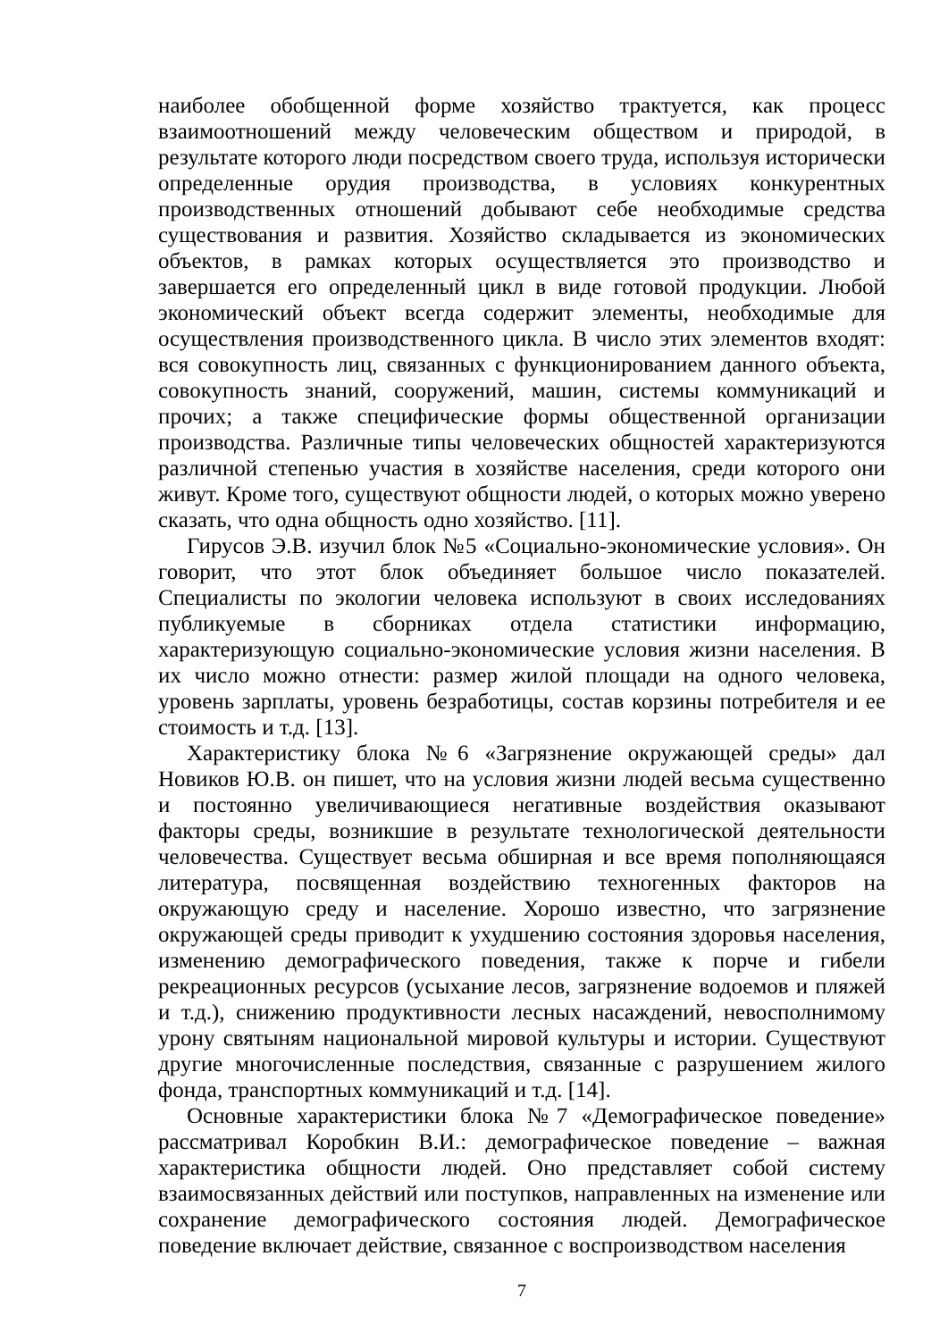наиболее обобщенной форме хозяйство трактуется, как процесс взаимоотношений между человеческим обществом и природой, в результате которого люди посредством своего труда, используя исторически определенные орудия производства, в условиях конкурентных производственных отношений добывают себе необходимые средства существования и развития. Хозяйство складывается из экономических объектов, в рамках которых осуществляется это производство и завершается его определенный цикл в виде готовой продукции. Любой экономический объект всегда содержит элементы, необходимые для осуществления производственного цикла. В число этих элементов входят: вся совокупность лиц, связанных с функционированием данного объекта, совокупность знаний, сооружений, машин, системы коммуникаций и прочих; а также специфические формы общественной организации производства. Различные типы человеческих общностей характеризуются различной степенью участия в хозяйстве населения, среди которого они живут. Кроме того, существуют общности людей, о которых можно уверено сказать, что одна общность одно хозяйство. [11].
Гирусов Э.В. изучил блок №5 «Социально-экономические условия». Он говорит, что этот блок объединяет большое число показателей. Специалисты по экологии человека используют в своих исследованиях публикуемые в сборниках отдела статистики информацию, характеризующую социально-экономические условия жизни населения. В их число можно отнести: размер жилой площади на одного человека, уровень зарплаты, уровень безработицы, состав корзины потребителя и ее стоимость и т.д. [13].
Характеристику блока №6 «Загрязнение окружающей среды» дал Новиков Ю.В. он пишет, что на условия жизни людей весьма существенно и постоянно увеличивающиеся негативные воздействия оказывают факторы среды, возникшие в результате технологической деятельности человечества. Существует весьма обширная и все время пополняющаяся литература, посвященная воздействию техногенных факторов на окружающую среду и население. Хорошо известно, что загрязнение окружающей среды приводит к ухудшению состояния здоровья населения, изменению демографического поведения, также к порче и гибели рекреационных ресурсов (усыхание лесов, загрязнение водоемов и пляжей и т.д.), снижению продуктивности лесных насаждений, невосполнимому урону святыням национальной мировой культуры и истории. Существуют другие многочисленные последствия, связанные с разрушением жилого фонда, транспортных коммуникаций и т.д. [14].
Основные характеристики блока №7 «Демографическое поведение» рассматривал Коробкин В.И.: демографическое поведение – важная характеристика общности людей. Оно представляет собой систему взаимосвязанных действий или поступков, направленных на изменение или сохранение демографического состояния людей. Демографическое поведение включает действие, связанное с воспроизводством населения
7